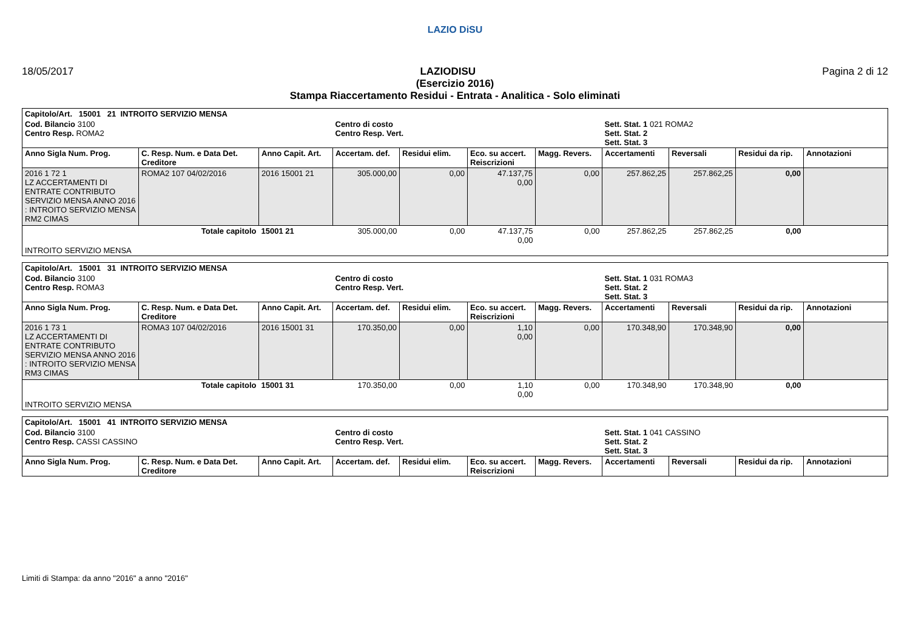LAZIO DiSU
18/05/2017 LAZIODISU Pagina 2 di 12
(Esercizio 2016)
Stampa Riaccertamento Residui - Entrata - Analitica - Solo eliminati
| Capitolo/Art. 15001 21 INTROITO SERVIZIO MENSA | | | | | | | | | | |
| Cod. Bilancio 3100 Centro Resp. ROMA2 | | | Centro di costo Centro Resp. Vert. | | | | Sett. Stat. 1 021 ROMA2 Sett. Stat. 2 Sett. Stat. 3 | | | |
| Anno Sigla Num. Prog. | C. Resp. Num. e Data Det. Creditore | Anno Capit. Art. | Accertam. def. | Residui elim. | Eco. su accert. Reiscrizioni | Magg. Revers. | Accertamenti | Reversali | Residui da rip. | Annotazioni |
| 2016 1 72 1 LZ ACCERTAMENTI DI ENTRATE CONTRIBUTO SERVIZIO MENSA ANNO 2016 : INTROITO SERVIZIO MENSA RM2 CIMAS | ROMA2 107 04/02/2016 | 2016 15001 21 | 305.000,00 | 0,00 | 47.137,75 0,00 | 0,00 | 257.862,25 | 257.862,25 | 0,00 | |
| Totale capitolo | | 15001 21 | 305.000,00 | 0,00 | 47.137,75 0,00 | 0,00 | 257.862,25 | 257.862,25 | 0,00 | |
| INTROITO SERVIZIO MENSA | | | | | | | | | | |
| Capitolo/Art. 15001 31 INTROITO SERVIZIO MENSA | | | | | | | | | | |
| Cod. Bilancio 3100 Centro Resp. ROMA3 | | | Centro di costo Centro Resp. Vert. | | | | Sett. Stat. 1 031 ROMA3 Sett. Stat. 2 Sett. Stat. 3 | | | |
| Anno Sigla Num. Prog. | C. Resp. Num. e Data Det. Creditore | Anno Capit. Art. | Accertam. def. | Residui elim. | Eco. su accert. Reiscrizioni | Magg. Revers. | Accertamenti | Reversali | Residui da rip. | Annotazioni |
| 2016 1 73 1 LZ ACCERTAMENTI DI ENTRATE CONTRIBUTO SERVIZIO MENSA ANNO 2016 : INTROITO SERVIZIO MENSA RM3 CIMAS | ROMA3 107 04/02/2016 | 2016 15001 31 | 170.350,00 | 0,00 | 1,10 0,00 | 0,00 | 170.348,90 | 170.348,90 | 0,00 | |
| Totale capitolo | | 15001 31 | 170.350,00 | 0,00 | 1,10 0,00 | 0,00 | 170.348,90 | 170.348,90 | 0,00 | |
| INTROITO SERVIZIO MENSA | | | | | | | | | | |
| Capitolo/Art. 15001 41 INTROITO SERVIZIO MENSA | | | | | | | | | | |
| Cod. Bilancio 3100 Centro Resp. CASSI CASSINO | | | Centro di costo Centro Resp. Vert. | | | | Sett. Stat. 1 041 CASSINO Sett. Stat. 2 Sett. Stat. 3 | | | |
| Anno Sigla Num. Prog. | C. Resp. Num. e Data Det. Creditore | Anno Capit. Art. | Accertam. def. | Residui elim. | Eco. su accert. Reiscrizioni | Magg. Revers. | Accertamenti | Reversali | Residui da rip. | Annotazioni |
Limiti di Stampa: da anno "2016" a anno "2016"